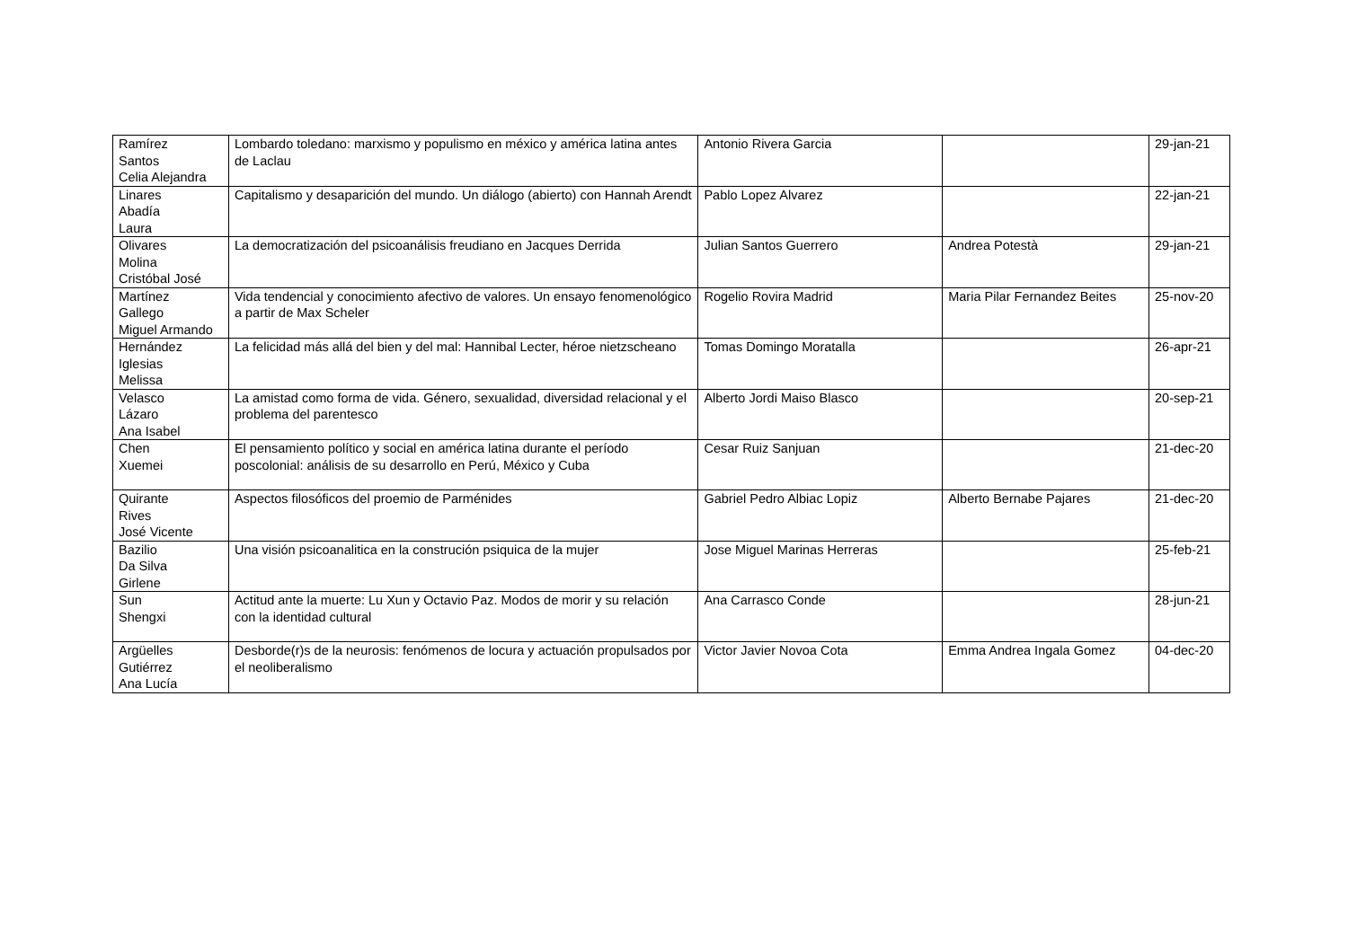| Ramírez Santos Celia Alejandra | Lombardo toledano: marxismo y populismo en méxico y américa latina antes de Laclau | Antonio Rivera Garcia | | 29-jan-21 |
| Linares Abadía Laura | Capitalismo y desaparición del mundo. Un diálogo (abierto) con Hannah Arendt | Pablo Lopez Alvarez | | 22-jan-21 |
| Olivares Molina Cristóbal José | La democratización del psicoanálisis freudiano en Jacques Derrida | Julian Santos Guerrero | Andrea Potestà | 29-jan-21 |
| Martínez Gallego Miguel Armando | Vida tendencial y conocimiento afectivo de valores. Un ensayo fenomenológico a partir de Max Scheler | Rogelio Rovira Madrid | Maria Pilar Fernandez Beites | 25-nov-20 |
| Hernández Iglesias Melissa | La felicidad más allá del bien y del mal: Hannibal Lecter, héroe nietzscheano | Tomas Domingo Moratalla | | 26-apr-21 |
| Velasco Lázaro Ana Isabel | La amistad como forma de vida. Género, sexualidad, diversidad relacional y el problema del parentesco | Alberto Jordi Maiso Blasco | | 20-sep-21 |
| Chen Xuemei | El pensamiento político y social en américa latina durante el período poscolonial: análisis de su desarrollo en Perú, México y Cuba | Cesar Ruiz Sanjuan | | 21-dec-20 |
| Quirante Rives José Vicente | Aspectos filosóficos del proemio de Parménides | Gabriel Pedro Albiac Lopiz | Alberto Bernabe Pajares | 21-dec-20 |
| Bazilio Da Silva Girlene | Una visión psicoanalitica en la construción psiquica de la mujer | Jose Miguel Marinas Herreras | | 25-feb-21 |
| Sun Shengxi | Actitud ante la muerte: Lu Xun y Octavio Paz. Modos de morir y su relación con la identidad cultural | Ana Carrasco Conde | | 28-jun-21 |
| Argüelles Gutiérrez Ana Lucía | Desborde(r)s de la neurosis: fenómenos de locura y actuación propulsados por el neoliberalismo | Victor Javier Novoa Cota | Emma Andrea Ingala Gomez | 04-dec-20 |